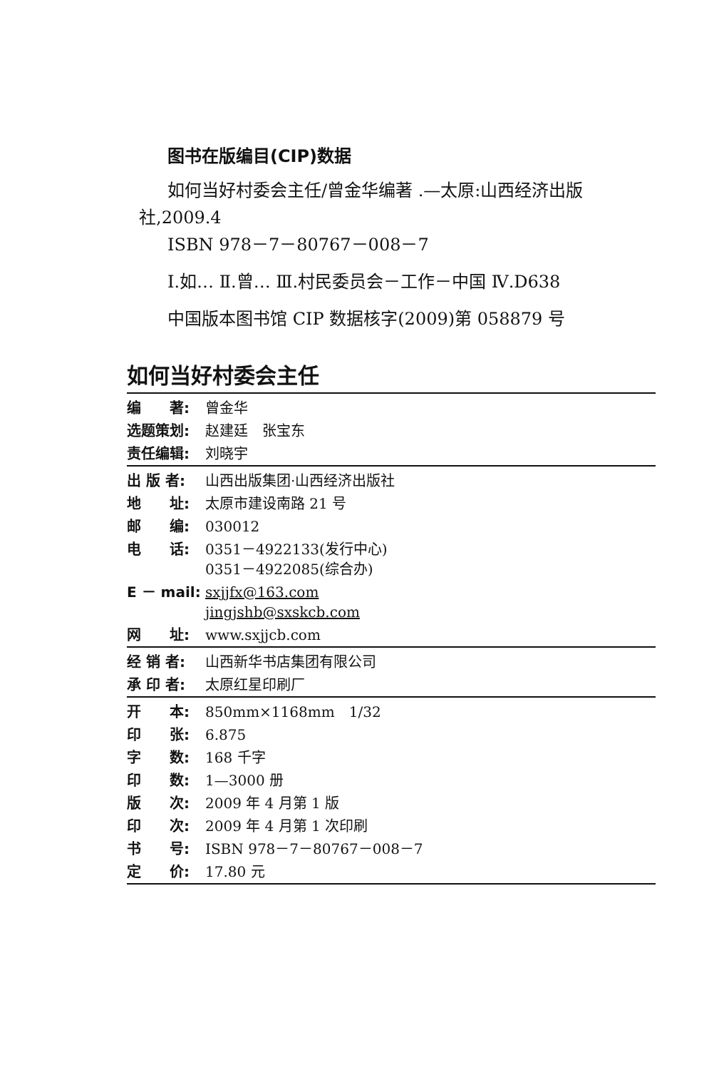图书在版编目(CIP)数据
如何当好村委会主任/曾金华编著 .—太原:山西经济出版社,2009.4
ISBN 978－7－80767－008－7
Ⅰ.如… Ⅱ.曾… Ⅲ.村民委员会－工作－中国 Ⅳ.D638
中国版本图书馆 CIP 数据核字(2009)第 058879 号
如何当好村委会主任
| 编 著: | 曾金华 |
| 选题策划: | 赵建廷 张宝东 |
| 责任编辑: | 刘晓宇 |
| 出 版 者: | 山西出版集团·山西经济出版社 |
| 地 址: | 太原市建设南路 21 号 |
| 邮 编: | 030012 |
| 电 话: | 0351－4922133(发行中心) 0351－4922085(综合办) |
| E － mail: | sxjjfx@163.com jingjshb@sxskcb.com |
| 网 址: | www.sxjjcb.com |
| 经 销 者: | 山西新华书店集团有限公司 |
| 承 印 者: | 太原红星印刷厂 |
| 开 本: | 850mm×1168mm 1/32 |
| 印 张: | 6.875 |
| 字 数: | 168 千字 |
| 印 数: | 1—3000 册 |
| 版 次: | 2009 年 4 月第 1 版 |
| 印 次: | 2009 年 4 月第 1 次印刷 |
| 书 号: | ISBN 978－7－80767－008－7 |
| 定 价: | 17.80 元 |